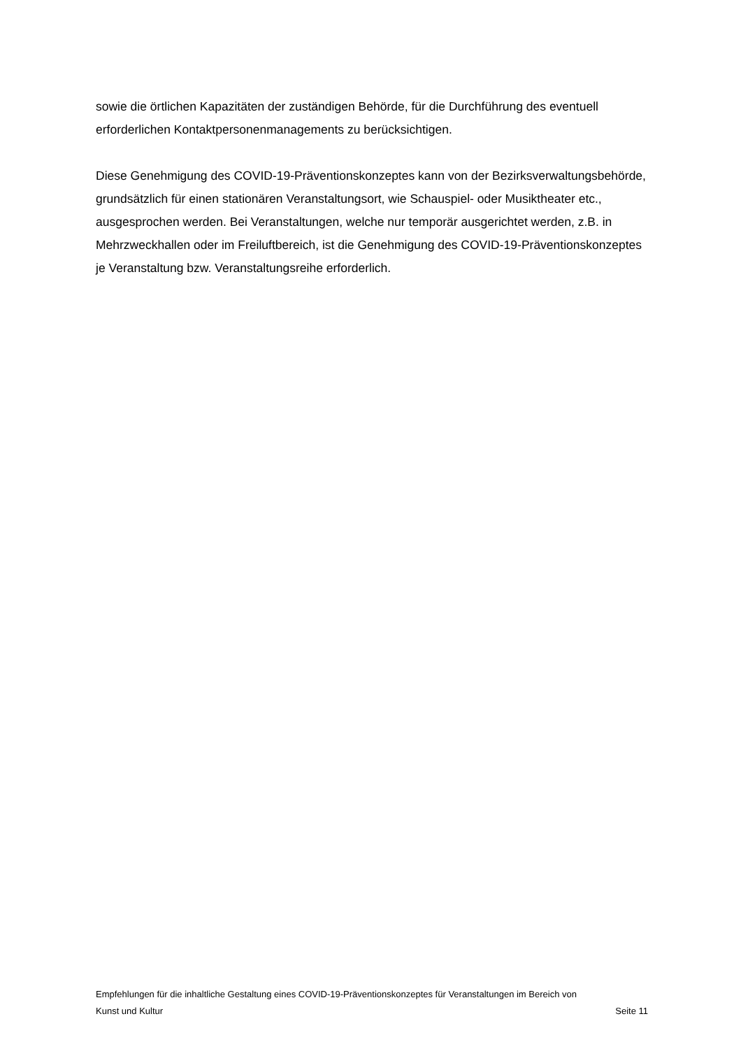sowie die örtlichen Kapazitäten der zuständigen Behörde, für die Durchführung des eventuell erforderlichen Kontaktpersonenmanagements zu berücksichtigen.
Diese Genehmigung des COVID-19-Präventionskonzeptes kann von der Bezirksverwaltungsbehörde, grundsätzlich für einen stationären Veranstaltungsort, wie Schauspiel- oder Musiktheater etc., ausgesprochen werden. Bei Veranstaltungen, welche nur temporär ausgerichtet werden, z.B. in Mehrzweckhallen oder im Freiluftbereich, ist die Genehmigung des COVID-19-Präventionskonzeptes je Veranstaltung bzw. Veranstaltungsreihe erforderlich.
Empfehlungen für die inhaltliche Gestaltung eines COVID-19-Präventionskonzeptes für Veranstaltungen im Bereich von
Kunst und Kultur Seite 11